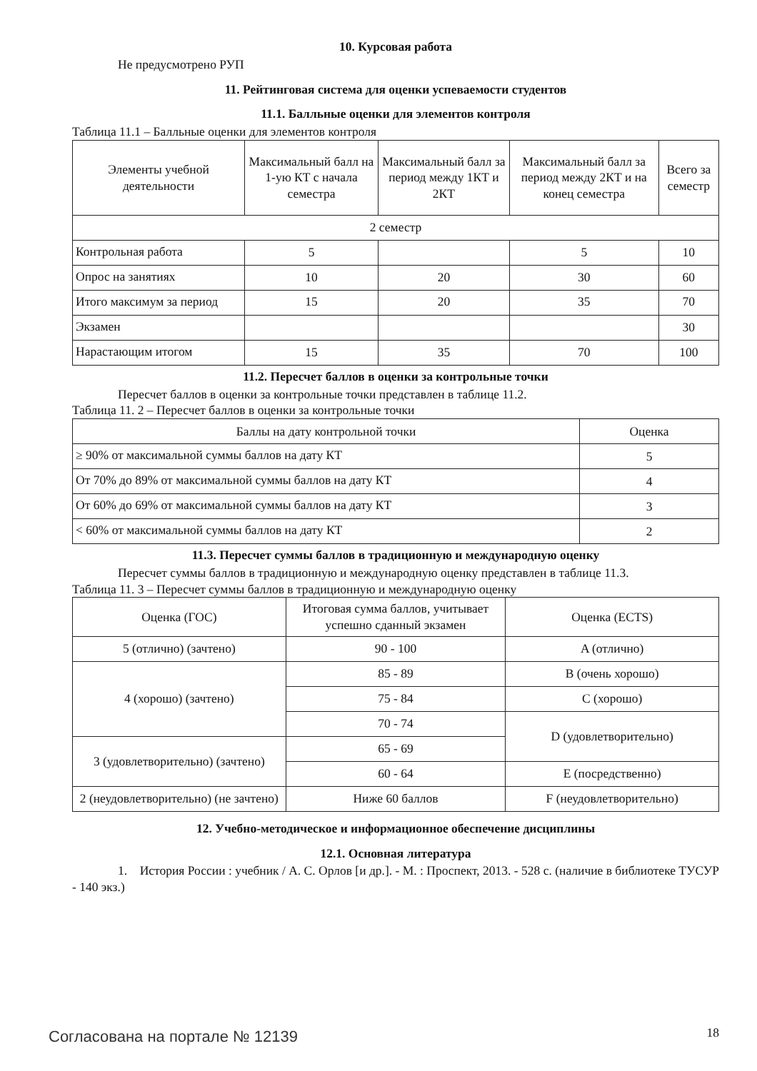10. Курсовая работа
Не предусмотрено РУП
11. Рейтинговая система для оценки успеваемости студентов
11.1. Балльные оценки для элементов контроля
Таблица 11.1 – Балльные оценки для элементов контроля
| Элементы учебной деятельности | Максимальный балл на 1-ую КТ с начала семестра | Максимальный балл за период между 1КТ и 2КТ | Максимальный балл за период между 2КТ и на конец семестра | Всего за семестр |
| --- | --- | --- | --- | --- |
| 2 семестр | | | | |
| Контрольная работа | 5 | | 5 | 10 |
| Опрос на занятиях | 10 | 20 | 30 | 60 |
| Итого максимум за период | 15 | 20 | 35 | 70 |
| Экзамен | | | | 30 |
| Нарастающим итогом | 15 | 35 | 70 | 100 |
11.2. Пересчет баллов в оценки за контрольные точки
Пересчет баллов в оценки за контрольные точки представлен в таблице 11.2.
Таблица 11. 2 – Пересчет баллов в оценки за контрольные точки
| Баллы на дату контрольной точки | Оценка |
| --- | --- |
| ≥ 90% от максимальной суммы баллов на дату КТ | 5 |
| От 70% до 89% от максимальной суммы баллов на дату КТ | 4 |
| От 60% до 69% от максимальной суммы баллов на дату КТ | 3 |
| < 60% от максимальной суммы баллов на дату КТ | 2 |
11.3. Пересчет суммы баллов в традиционную и международную оценку
Пересчет суммы баллов в традиционную и международную оценку представлен в таблице 11.3.
Таблица 11. 3 – Пересчет суммы баллов в традиционную и международную оценку
| Оценка (ГОС) | Итоговая сумма баллов, учитывает успешно сданный экзамен | Оценка (ECTS) |
| --- | --- | --- |
| 5 (отлично) (зачтено) | 90 - 100 | A (отлично) |
| 4 (хорошо) (зачтено) | 85 - 89 | B (очень хорошо) |
| | 75 - 84 | C (хорошо) |
| | 70 - 74 | D (удовлетворительно) |
| 3 (удовлетворительно) (зачтено) | 65 - 69 | |
| | 60 - 64 | E (посредственно) |
| 2 (неудовлетворительно) (не зачтено) | Ниже 60 баллов | F (неудовлетворительно) |
12. Учебно-методическое и информационное обеспечение дисциплины
12.1. Основная литература
1. История России : учебник / А. С. Орлов [и др.]. - М. : Проспект, 2013. - 528 с. (наличие в библиотеке ТУСУР - 140 экз.)
Согласована на портале № 12139 18